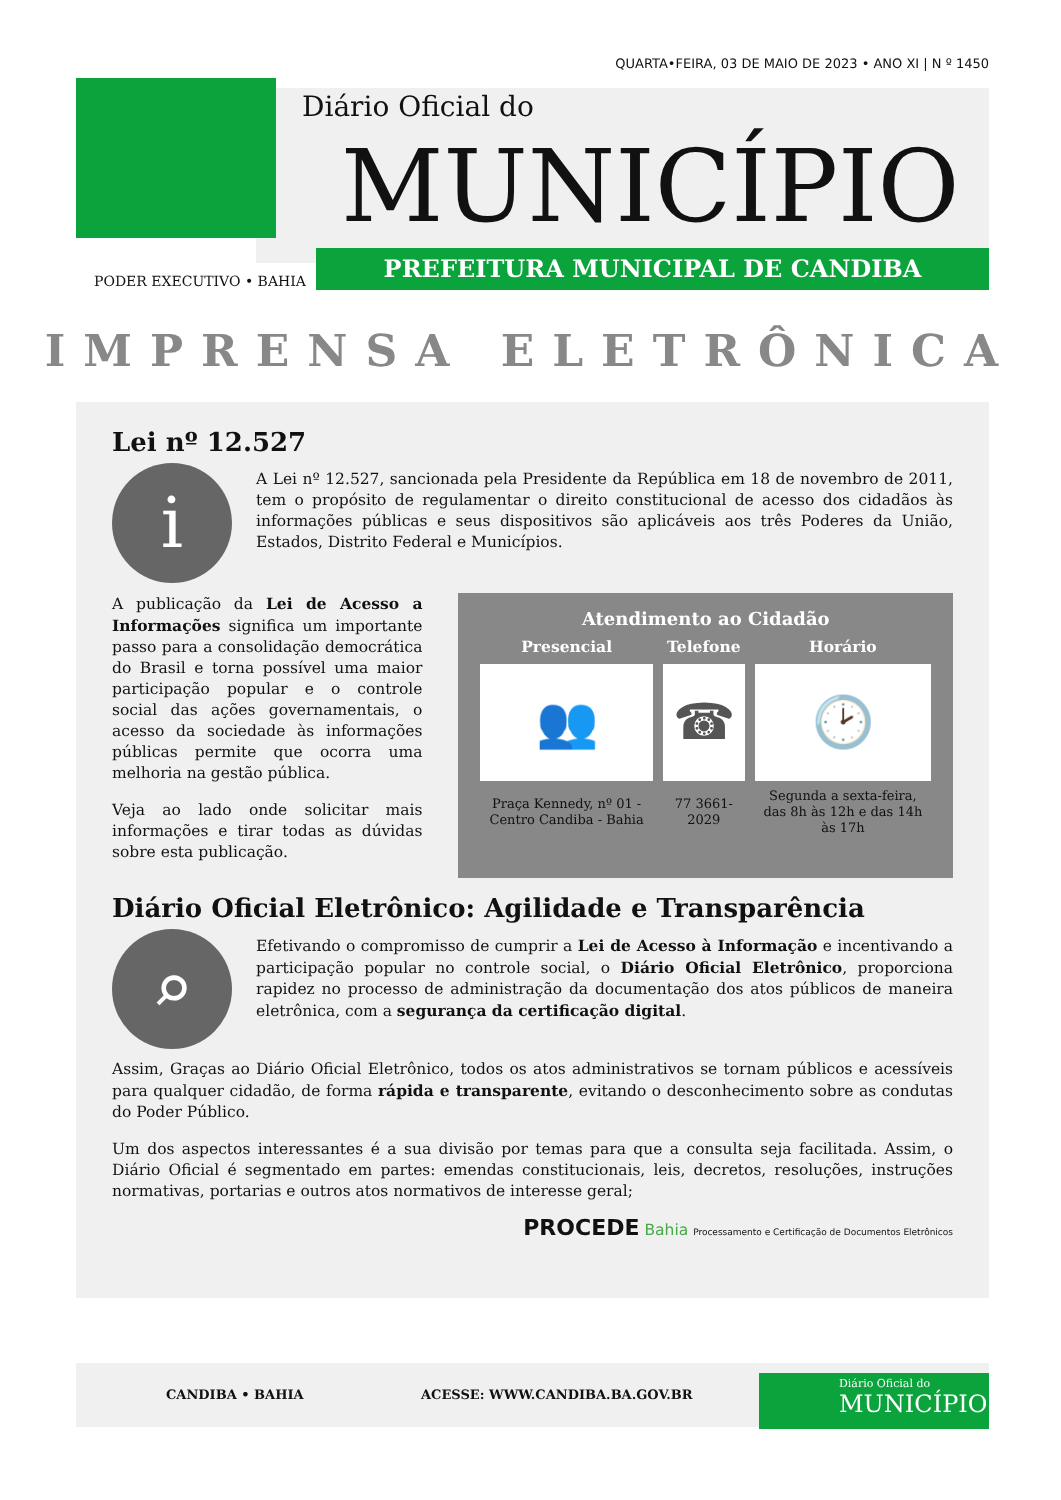QUARTA•FEIRA, 03 DE MAIO DE 2023 • ANO XI | N º 1450
Diário Oficial do
MUNICÍPIO
PREFEITURA MUNICIPAL DE CANDIBA
PODER EXECUTIVO • BAHIA
IMPRENSA ELETRÔNICA
Lei nº 12.527
i
A Lei nº 12.527, sancionada pela Presidente da República em 18 de novembro de 2011, tem o propósito de regulamentar o direito constitucional de acesso dos cidadãos às informações públicas e seus dispositivos são aplicáveis aos três Poderes da União, Estados, Distrito Federal e Municípios.
A publicação da Lei de Acesso a Informações significa um importante passo para a consolidação democrática do Brasil e torna possível uma maior participação popular e o controle social das ações governamentais, o acesso da sociedade às informações públicas permite que ocorra uma melhoria na gestão pública.
Veja ao lado onde solicitar mais informações e tirar todas as dúvidas sobre esta publicação.
Atendimento ao Cidadão
| Presencial | Telefone | Horário |
| --- | --- | --- |
| 👥 | ☎ | 🕑 |
| Praça Kennedy, nº 01 - Centro Candiba - Bahia | 77 3661-2029 | Segunda a sexta-feira, das 8h às 12h e das 14h às 17h |
Diário Oficial Eletrônico: Agilidade e Transparência
⌕
Efetivando o compromisso de cumprir a Lei de Acesso à Informação e incentivando a participação popular no controle social, o Diário Oficial Eletrônico, proporciona rapidez no processo de administração da documentação dos atos públicos de maneira eletrônica, com a segurança da certificação digital.
Assim, Graças ao Diário Oficial Eletrônico, todos os atos administrativos se tornam públicos e acessíveis para qualquer cidadão, de forma rápida e transparente, evitando o desconhecimento sobre as condutas do Poder Público.
Um dos aspectos interessantes é a sua divisão por temas para que a consulta seja facilitada. Assim, o Diário Oficial é segmentado em partes: emendas constitucionais, leis, decretos, resoluções, instruções normativas, portarias e outros atos normativos de interesse geral;
PROCEDE Bahia Processamento e Certificação de Documentos Eletrônicos
CANDIBA • BAHIA ACESSE: WWW.CANDIBA.BA.GOV.BR
Diário Oficial do
MUNICÍPIO